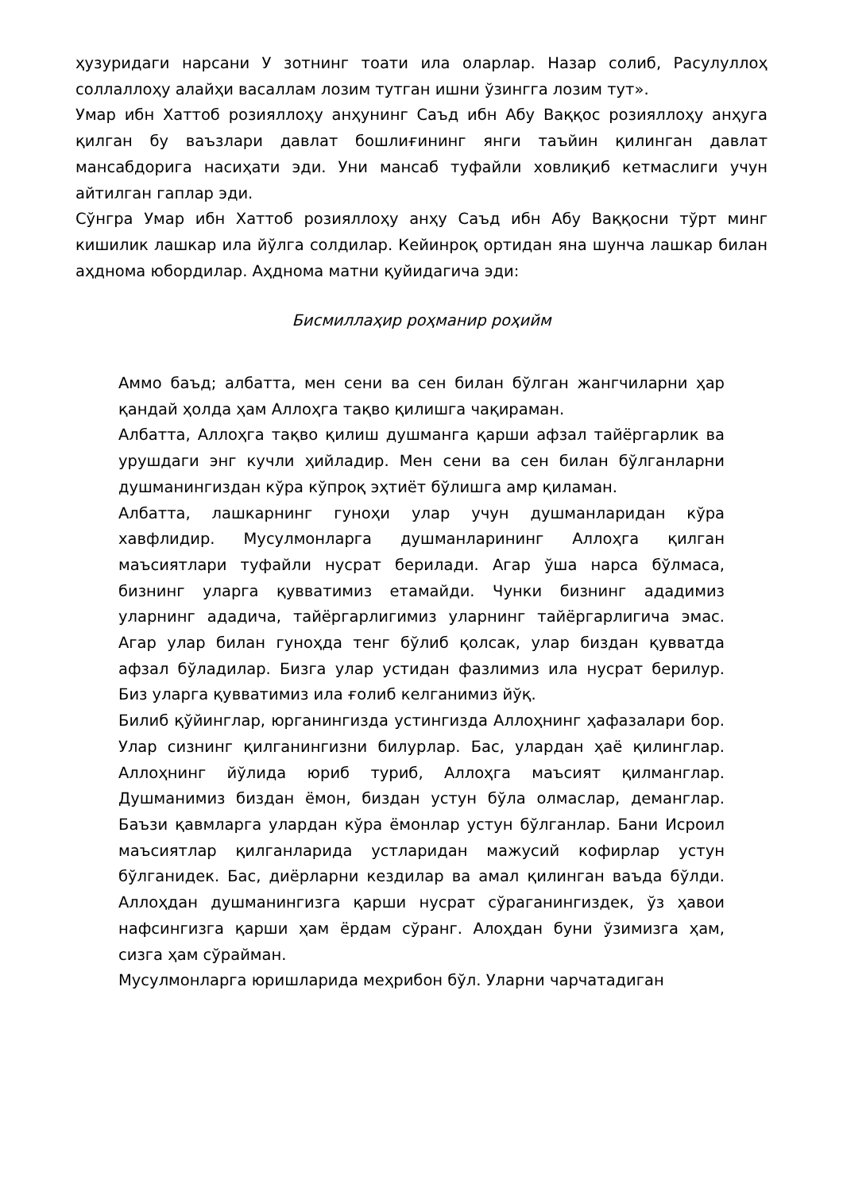ҳузуридаги нарсани У зотнинг тоати ила оларлар. Назар солиб, Расулуллоҳ соллаллоҳу алайҳи васаллам лозим тутган ишни ўзингга лозим тут».
Умар ибн Хаттоб розияллоҳу анҳунинг Саъд ибн Абу Ваққос розияллоҳу анҳуга қилган бу ваъзлари давлат бошлиғининг янги таъйин қилинган давлат мансабдорига насиҳати эди. Уни мансаб туфайли ховлиқиб кетмаслиги учун айтилган гаплар эди.
Сўнгра Умар ибн Хаттоб розияллоҳу анҳу Саъд ибн Абу Ваққосни тўрт минг кишилик лашкар ила йўлга солдилар. Кейинроқ ортидан яна шунча лашкар билан аҳднома юбордилар. Аҳднома матни қуйидагича эди:
Бисмиллаҳир роҳманир роҳийм
Аммо баъд; албатта, мен сени ва сен билан бўлган жангчиларни ҳар қандай ҳолда ҳам Аллоҳга тақво қилишга чақираман.
Албатта, Аллоҳга тақво қилиш душманга қарши афзал тайёргарлик ва урушдаги энг кучли ҳийладир. Мен сени ва сен билан бўлганларни душманингиздан кўра кўпроқ эҳтиёт бўлишга амр қиламан.
Албатта, лашкарнинг гуноҳи улар учун душманларидан кўра хавфлидир. Мусулмонларга душманларининг Аллоҳга қилган маъсиятлари туфайли нусрат берилади. Агар ўша нарса бўлмаса, бизнинг уларга қувватимиз етамайди. Чунки бизнинг ададимиз уларнинг ададича, тайёргарлигимиз уларнинг тайёргарлигича эмас. Агар улар билан гуноҳда тенг бўлиб қолсак, улар биздан қувватда афзал бўладилар. Бизга улар устидан фазлимиз ила нусрат берилур. Биз уларга қувватимиз ила ғолиб келганимиз йўқ.
Билиб қўйинглар, юрганингизда устингизда Аллоҳнинг ҳафазалари бор. Улар сизнинг қилганингизни билурлар. Бас, улардан ҳаё қилинглар. Аллоҳнинг йўлида юриб туриб, Аллоҳга маъсият қилманглар. Душманимиз биздан ёмон, биздан устун бўла олмаслар, деманглар. Баъзи қавмларга улардан кўра ёмонлар устун бўлганлар. Бани Исроил маъсиятлар қилганларида устларидан мажусий кофирлар устун бўлганидек. Бас, диёрларни кездилар ва амал қилинган ваъда бўлди. Аллоҳдан душманингизга қарши нусрат сўраганингиздек, ўз ҳавои нафсингизга қарши ҳам ёрдам сўранг. Алоҳдан буни ўзимизга ҳам, сизга ҳам сўрайман.
Мусулмонларга юришларида меҳрибон бўл. Уларни чарчатадиган